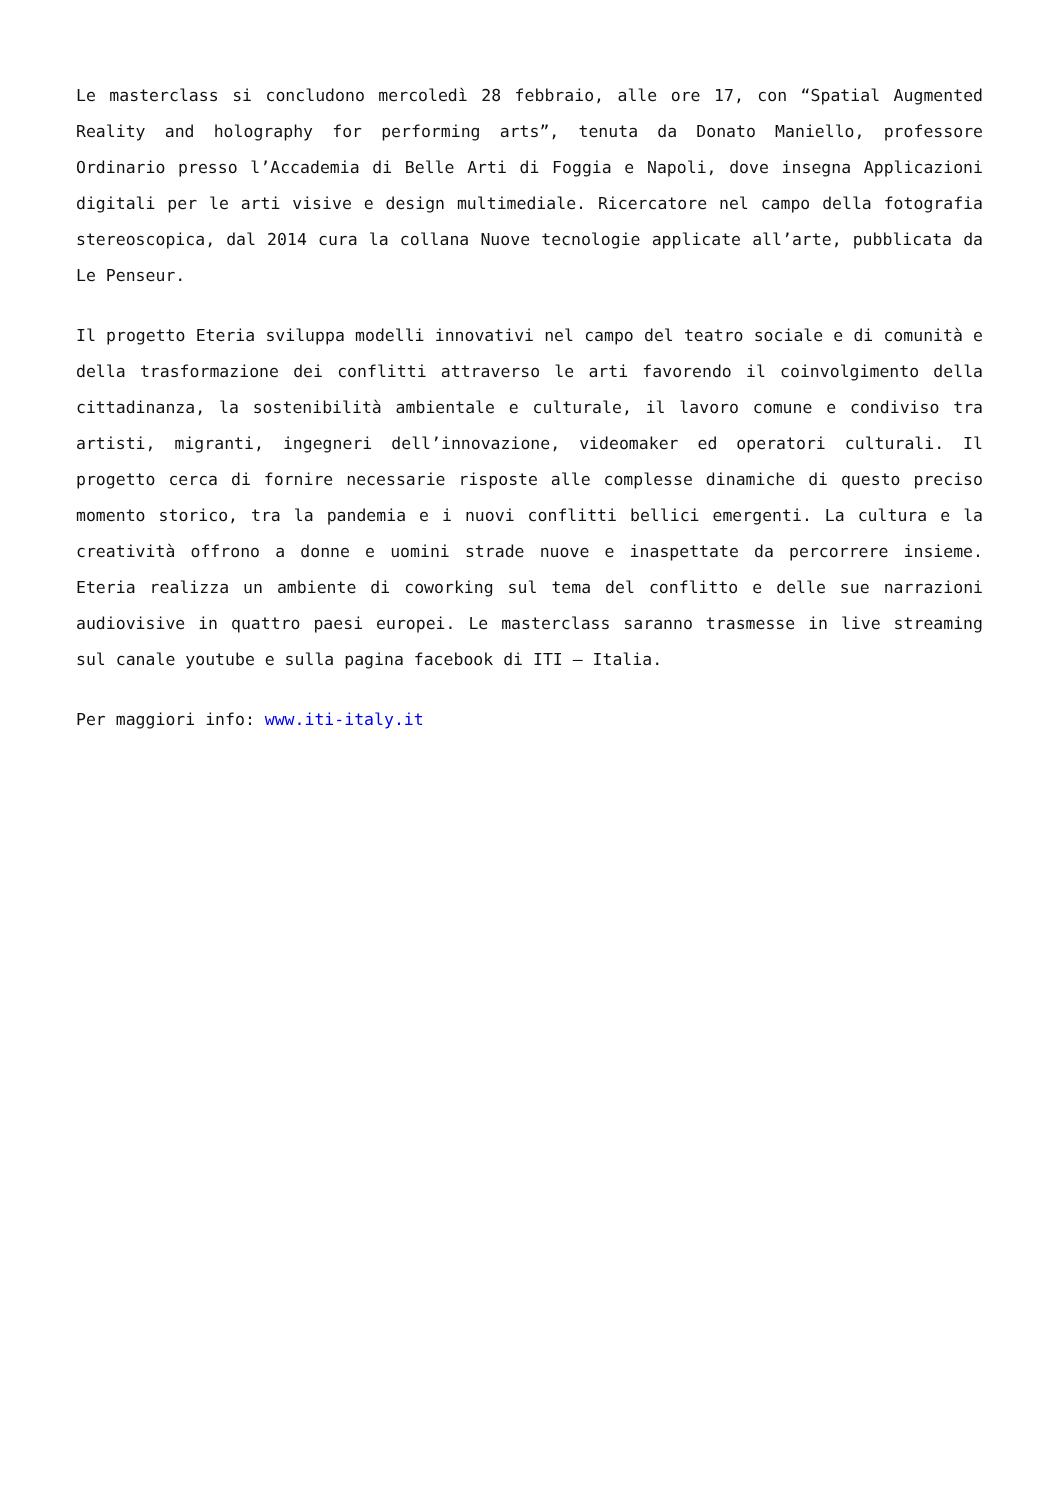Le masterclass si concludono mercoledì 28 febbraio, alle ore 17, con “Spatial Augmented Reality and holography for performing arts”, tenuta da Donato Maniello, professore Ordinario presso l’Accademia di Belle Arti di Foggia e Napoli, dove insegna Applicazioni digitali per le arti visive e design multimediale. Ricercatore nel campo della fotografia stereoscopica, dal 2014 cura la collana Nuove tecnologie applicate all’arte, pubblicata da Le Penseur.
Il progetto Eteria sviluppa modelli innovativi nel campo del teatro sociale e di comunità e della trasformazione dei conflitti attraverso le arti favorendo il coinvolgimento della cittadinanza, la sostenibilità ambientale e culturale, il lavoro comune e condiviso tra artisti, migranti, ingegneri dell’innovazione, videomaker ed operatori culturali. Il progetto cerca di fornire necessarie risposte alle complesse dinamiche di questo preciso momento storico, tra la pandemia e i nuovi conflitti bellici emergenti. La cultura e la creatività offrono a donne e uomini strade nuove e inaspettate da percorrere insieme. Eteria realizza un ambiente di coworking sul tema del conflitto e delle sue narrazioni audiovisive in quattro paesi europei. Le masterclass saranno trasmesse in live streaming sul canale youtube e sulla pagina facebook di ITI – Italia.
Per maggiori info: www.iti-italy.it